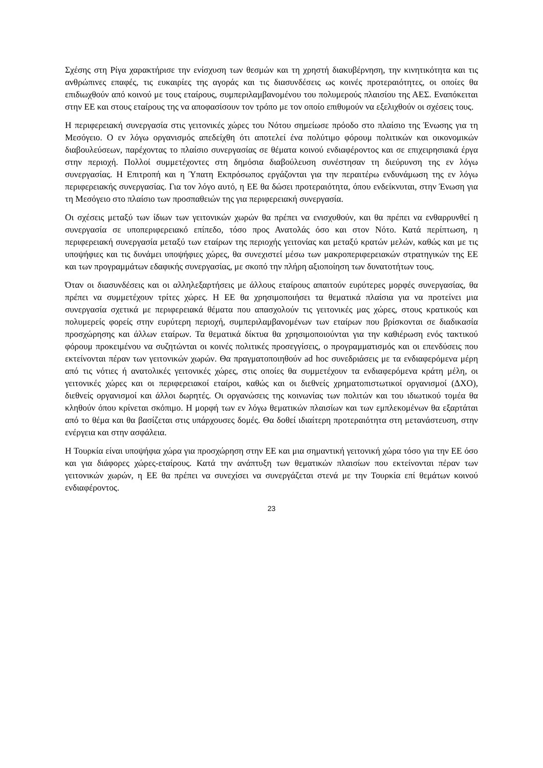Σχέσης στη Ρίγα χαρακτήρισε την ενίσχυση των θεσμών και τη χρηστή διακυβέρνηση, την κινητικότητα και τις ανθρώπινες επαφές, τις ευκαιρίες της αγοράς και τις διασυνδέσεις ως κοινές προτεραιότητες, οι οποίες θα επιδιωχθούν από κοινού με τους εταίρους, συμπεριλαμβανομένου του πολυμερούς πλαισίου της ΑΕΣ. Εναπόκειται στην ΕΕ και στους εταίρους της να αποφασίσουν τον τρόπο με τον οποίο επιθυμούν να εξελιχθούν οι σχέσεις τους.
Η περιφερειακή συνεργασία στις γειτονικές χώρες του Νότου σημείωσε πρόοδο στο πλαίσιο της Ένωσης για τη Μεσόγειο. Ο εν λόγω οργανισμός απεδείχθη ότι αποτελεί ένα πολύτιμο φόρουμ πολιτικών και οικονομικών διαβουλεύσεων, παρέχοντας το πλαίσιο συνεργασίας σε θέματα κοινού ενδιαφέροντος και σε επιχειρησιακά έργα στην περιοχή. Πολλοί συμμετέχοντες στη δημόσια διαβούλευση συνέστησαν τη διεύρυνση της εν λόγω συνεργασίας. Η Επιτροπή και η Ύπατη Εκπρόσωπος εργάζονται για την περαιτέρω ενδυνάμωση της εν λόγω περιφερειακής συνεργασίας. Για τον λόγο αυτό, η ΕΕ θα δώσει προτεραιότητα, όπου ενδείκνυται, στην Ένωση για τη Μεσόγειο στο πλαίσιο των προσπαθειών της για περιφερειακή συνεργασία.
Οι σχέσεις μεταξύ των ίδιων των γειτονικών χωρών θα πρέπει να ενισχυθούν, και θα πρέπει να ενθαρρυνθεί η συνεργασία σε υποπεριφερειακό επίπεδο, τόσο προς Ανατολάς όσο και στον Νότο. Κατά περίπτωση, η περιφερειακή συνεργασία μεταξύ των εταίρων της περιοχής γειτονίας και μεταξύ κρατών μελών, καθώς και με τις υποψήφιες και τις δυνάμει υποψήφιες χώρες, θα συνεχιστεί μέσω των μακροπεριφερειακών στρατηγικών της ΕΕ και των προγραμμάτων εδαφικής συνεργασίας, με σκοπό την πλήρη αξιοποίηση των δυνατοτήτων τους.
Όταν οι διασυνδέσεις και οι αλληλεξαρτήσεις με άλλους εταίρους απαιτούν ευρύτερες μορφές συνεργασίας, θα πρέπει να συμμετέχουν τρίτες χώρες. Η ΕΕ θα χρησιμοποιήσει τα θεματικά πλαίσια για να προτείνει μια συνεργασία σχετικά με περιφερειακά θέματα που απασχολούν τις γειτονικές μας χώρες, στους κρατικούς και πολυμερείς φορείς στην ευρύτερη περιοχή, συμπεριλαμβανομένων των εταίρων που βρίσκονται σε διαδικασία προσχώρησης και άλλων εταίρων. Τα θεματικά δίκτυα θα χρησιμοποιούνται για την καθιέρωση ενός τακτικού φόρουμ προκειμένου να συζητώνται οι κοινές πολιτικές προσεγγίσεις, ο προγραμματισμός και οι επενδύσεις που εκτείνονται πέραν των γειτονικών χωρών. Θα πραγματοποιηθούν ad hoc συνεδριάσεις με τα ενδιαφερόμενα μέρη από τις νότιες ή ανατολικές γειτονικές χώρες, στις οποίες θα συμμετέχουν τα ενδιαφερόμενα κράτη μέλη, οι γειτονικές χώρες και οι περιφερειακοί εταίροι, καθώς και οι διεθνείς χρηματοπιστωτικοί οργανισμοί (ΔΧΟ), διεθνείς οργανισμοί και άλλοι δωρητές. Οι οργανώσεις της κοινωνίας των πολιτών και του ιδιωτικού τομέα θα κληθούν όπου κρίνεται σκόπιμο. Η μορφή των εν λόγω θεματικών πλαισίων και των εμπλεκομένων θα εξαρτάται από το θέμα και θα βασίζεται στις υπάρχουσες δομές. Θα δοθεί ιδιαίτερη προτεραιότητα στη μετανάστευση, στην ενέργεια και στην ασφάλεια.
Η Τουρκία είναι υποψήφια χώρα για προσχώρηση στην ΕΕ και μια σημαντική γειτονική χώρα τόσο για την ΕΕ όσο και για διάφορες χώρες-εταίρους. Κατά την ανάπτυξη των θεματικών πλαισίων που εκτείνονται πέραν των γειτονικών χωρών, η ΕΕ θα πρέπει να συνεχίσει να συνεργάζεται στενά με την Τουρκία επί θεμάτων κοινού ενδιαφέροντος.
23